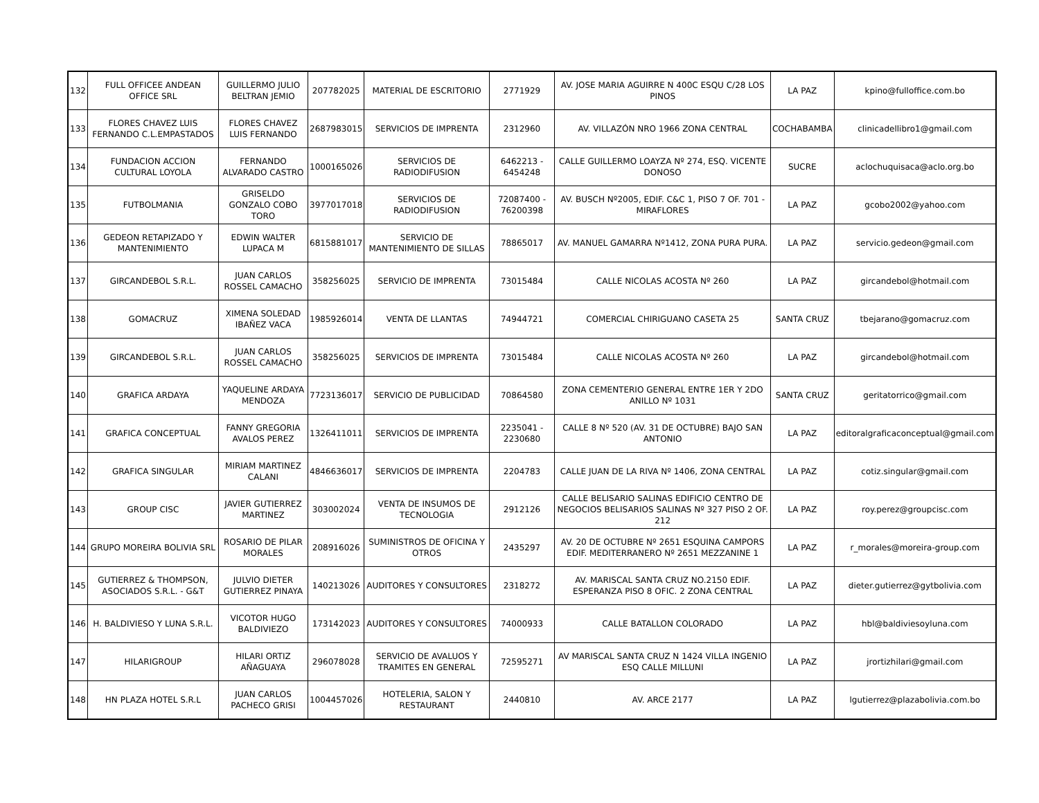| 132 | FULL OFFICEE ANDEAN OFFICE SRL | GUILLERMO JULIO BELTRAN JEMIO | 207782025 | MATERIAL DE ESCRITORIO | 2771929 | AV. JOSE MARIA AGUIRRE N 400C ESQU C/28 LOS PINOS | LA PAZ | kpino@fulloffice.com.bo |
| 133 | FLORES CHAVEZ LUIS FERNANDO C.L.EMPASTADOS | FLORES CHAVEZ LUIS FERNANDO | 2687983015 | SERVICIOS DE IMPRENTA | 2312960 | AV. VILLAZÓN NRO 1966 ZONA CENTRAL | COCHABAMBA | clinicadellibro1@gmail.com |
| 134 | FUNDACION ACCION CULTURAL LOYOLA | FERNANDO ALVARADO CASTRO | 1000165026 | SERVICIOS DE RADIODIFUSION | 6462213 - 6454248 | CALLE GUILLERMO LOAYZA Nº 274, ESQ. VICENTE DONOSO | SUCRE | aclochuquisaca@aclo.org.bo |
| 135 | FUTBOLMANIA | GRISELDO GONZALO COBO TORO | 3977017018 | SERVICIOS DE RADIODIFUSION | 72087400 - 76200398 | AV. BUSCH Nº2005, EDIF. C&C 1, PISO 7 OF. 701 - MIRAFLORES | LA PAZ | gcobo2002@yahoo.com |
| 136 | GEDEON RETAPIZADO Y MANTENIMIENTO | EDWIN WALTER LUPACA M | 6815881017 | SERVICIO DE MANTENIMIENTO DE SILLAS | 78865017 | AV. MANUEL GAMARRA Nº1412, ZONA PURA PURA. | LA PAZ | servicio.gedeon@gmail.com |
| 137 | GIRCANDEBOL S.R.L. | JUAN CARLOS ROSSEL CAMACHO | 358256025 | SERVICIO DE IMPRENTA | 73015484 | CALLE NICOLAS ACOSTA Nº 260 | LA PAZ | gircandebol@hotmail.com |
| 138 | GOMACRUZ | XIMENA SOLEDAD IBAÑEZ VACA | 1985926014 | VENTA DE LLANTAS | 74944721 | COMERCIAL CHIRIGUANO CASETA 25 | SANTA CRUZ | tbejarano@gomacruz.com |
| 139 | GIRCANDEBOL S.R.L. | JUAN CARLOS ROSSEL CAMACHO | 358256025 | SERVICIOS DE IMPRENTA | 73015484 | CALLE NICOLAS ACOSTA Nº 260 | LA PAZ | gircandebol@hotmail.com |
| 140 | GRAFICA ARDAYA | YAQUELINE ARDAYA MENDOZA | 7723136017 | SERVICIO DE PUBLICIDAD | 70864580 | ZONA CEMENTERIO GENERAL ENTRE 1ER Y 2DO ANILLO Nº 1031 | SANTA CRUZ | geritatorrico@gmail.com |
| 141 | GRAFICA CONCEPTUAL | FANNY GREGORIA AVALOS PEREZ | 1326411011 | SERVICIOS DE IMPRENTA | 2235041 - 2230680 | CALLE 8 Nº 520 (AV. 31 DE OCTUBRE) BAJO SAN ANTONIO | LA PAZ | editoralgraficaconceptual@gmail.com |
| 142 | GRAFICA SINGULAR | MIRIAM MARTINEZ CALANI | 4846636017 | SERVICIOS DE IMPRENTA | 2204783 | CALLE JUAN DE LA RIVA Nº 1406, ZONA CENTRAL | LA PAZ | cotiz.singular@gmail.com |
| 143 | GROUP CISC | JAVIER GUTIERREZ MARTINEZ | 303002024 | VENTA DE INSUMOS DE TECNOLOGIA | 2912126 | CALLE BELISARIO SALINAS EDIFICIO CENTRO DE NEGOCIOS BELISARIOS SALINAS Nº 327 PISO 2 OF. 212 | LA PAZ | roy.perez@groupcisc.com |
| 144 | GRUPO MOREIRA BOLIVIA SRL | ROSARIO DE PILAR MORALES | 208916026 | SUMINISTROS DE OFICINA Y OTROS | 2435297 | AV. 20 DE OCTUBRE Nº 2651 ESQUINA CAMPORS EDIF. MEDITERRANERO Nº 2651 MEZZANINE 1 | LA PAZ | r_morales@moreira-group.com |
| 145 | GUTIERREZ & THOMPSON, ASOCIADOS S.R.L. - G&T | JULVIO DIETER GUTIERREZ PINAYA | 140213026 | AUDITORES Y CONSULTORES | 2318272 | AV. MARISCAL SANTA CRUZ NO.2150 EDIF. ESPERANZA PISO 8 OFIC. 2 ZONA CENTRAL | LA PAZ | dieter.gutierrez@gytbolivia.com |
| 146 | H. BALDIVIESO Y LUNA S.R.L. | VICOTOR HUGO BALDIVIEZO | 173142023 | AUDITORES Y CONSULTORES | 74000933 | CALLE BATALLON COLORADO | LA PAZ | hbl@baldiviesoyluna.com |
| 147 | HILARIGROUP | HILARI ORTIZ AÑAGUAYA | 296078028 | SERVICIO DE AVALUOS Y TRAMITES EN GENERAL | 72595271 | AV MARISCAL SANTA CRUZ N 1424 VILLA INGENIO ESQ CALLE MILLUNI | LA PAZ | jrortizhilari@gmail.com |
| 148 | HN PLAZA HOTEL S.R.L | JUAN CARLOS PACHECO GRISI | 1004457026 | HOTELERIA, SALON Y RESTAURANT | 2440810 | AV. ARCE 2177 | LA PAZ | lgutierrez@plazabolivia.com.bo |